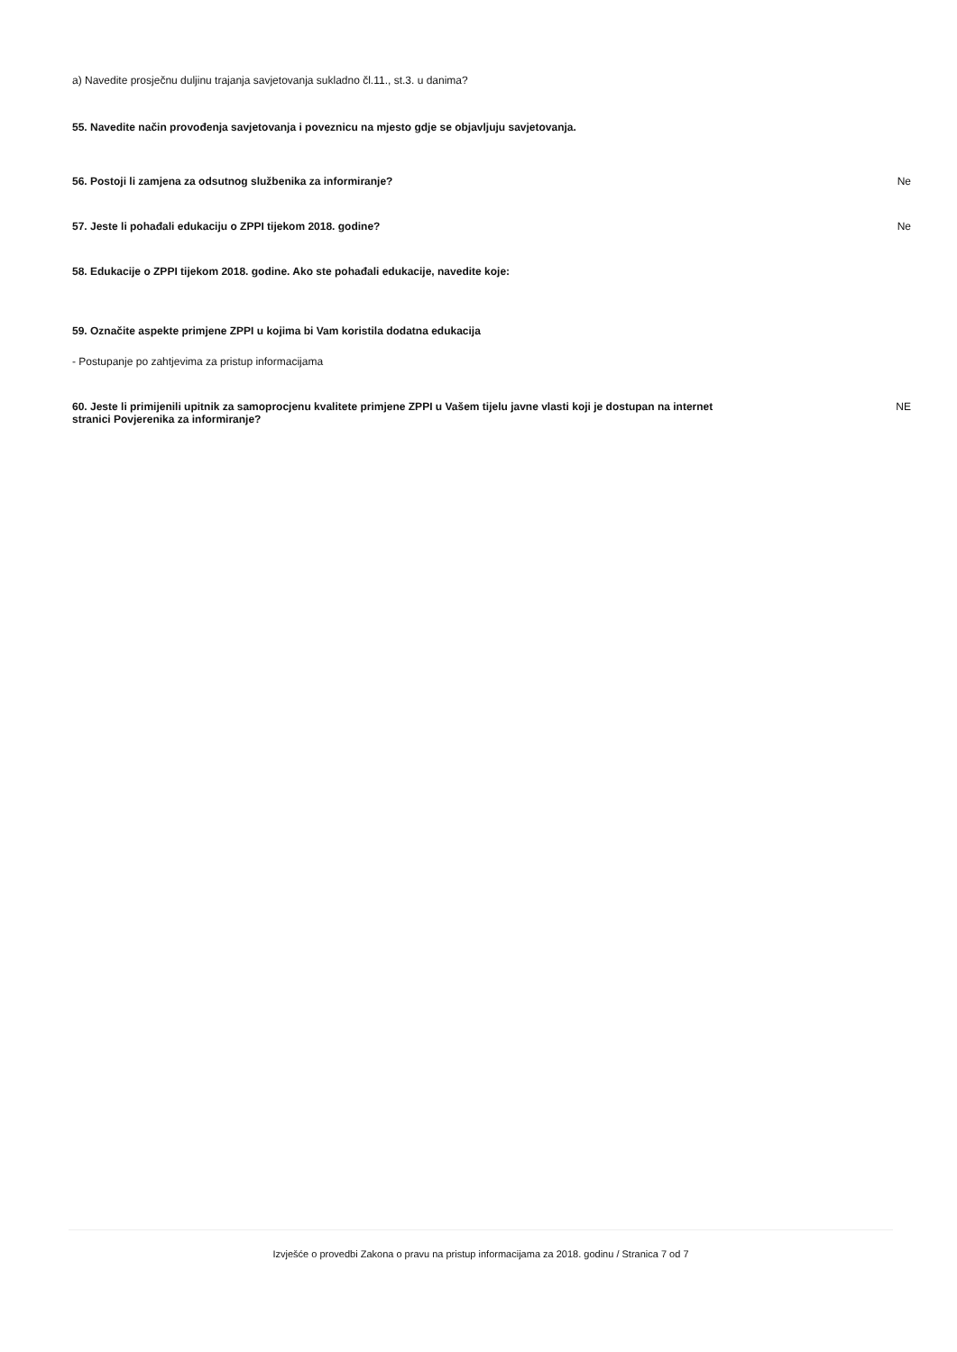a) Navedite prosječnu duljinu trajanja savjetovanja sukladno čl.11., st.3. u danima?
55. Navedite način provođenja savjetovanja i poveznicu na mjesto gdje se objavljuju savjetovanja.
56. Postoji li zamjena za odsutnog službenika za informiranje? Ne
57. Jeste li pohađali edukaciju o ZPPI tijekom 2018. godine? Ne
58. Edukacije o ZPPI tijekom 2018. godine. Ako ste pohađali edukacije, navedite koje:
59. Označite aspekte primjene ZPPI u kojima bi Vam koristila dodatna edukacija
- Postupanje po zahtjevima za pristup informacijama
60. Jeste li primijenili upitnik za samoprocjenu kvalitete primjene ZPPI u Vašem tijelu javne vlasti koji je dostupan na internet stranici Povjerenika za informiranje? NE
Izvješće o provedbi Zakona o pravu na pristup informacijama za 2018. godinu / Stranica 7 od 7